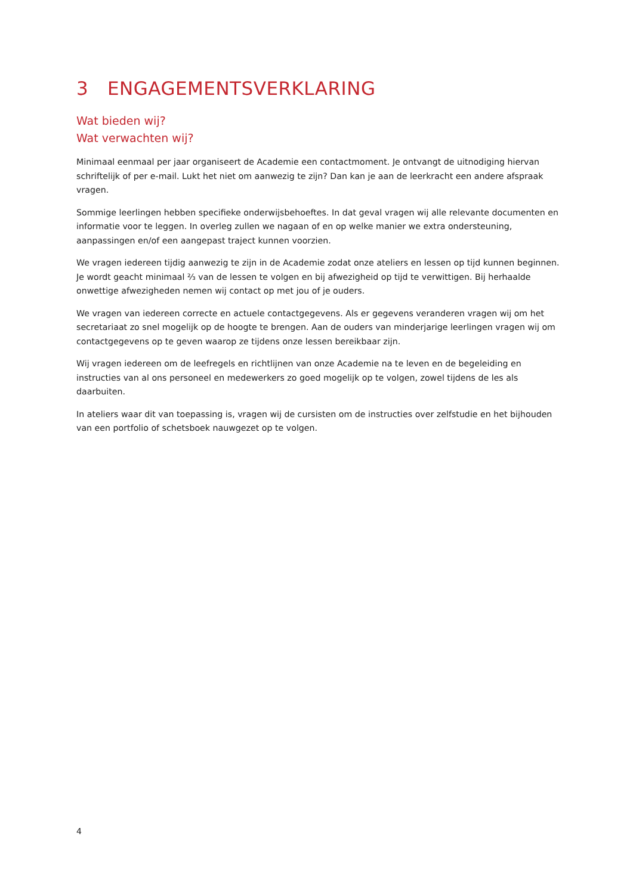3 ENGAGEMENTSVERKLARING
Wat bieden wij?
Wat verwachten wij?
Minimaal eenmaal per jaar organiseert de Academie een contactmoment. Je ontvangt de uitnodiging hiervan schriftelijk of per e-mail. Lukt het niet om aanwezig te zijn? Dan kan je aan de leerkracht een andere afspraak vragen.
Sommige leerlingen hebben specifieke onderwijsbehoeftes. In dat geval vragen wij alle relevante documenten en informatie voor te leggen. In overleg zullen we nagaan of en op welke manier we extra ondersteuning, aanpassingen en/of een aangepast traject kunnen voorzien.
We vragen iedereen tijdig aanwezig te zijn in de Academie zodat onze ateliers en lessen op tijd kunnen beginnen. Je wordt geacht minimaal ⅔ van de lessen te volgen en bij afwezigheid op tijd te verwittigen. Bij herhaalde onwettige afwezigheden nemen wij contact op met jou of je ouders.
We vragen van iedereen correcte en actuele contactgegevens. Als er gegevens veranderen vragen wij om het secretariaat zo snel mogelijk op de hoogte te brengen. Aan de ouders van minderjarige leerlingen vragen wij om contactgegevens op te geven waarop ze tijdens onze lessen bereikbaar zijn.
Wij vragen iedereen om de leefregels en richtlijnen van onze Academie na te leven en de begeleiding en instructies van al ons personeel en medewerkers zo goed mogelijk op te volgen, zowel tijdens de les als daarbuiten.
In ateliers waar dit van toepassing is, vragen wij de cursisten om de instructies over zelfstudie en het bijhouden van een portfolio of schetsboek nauwgezet op te volgen.
4